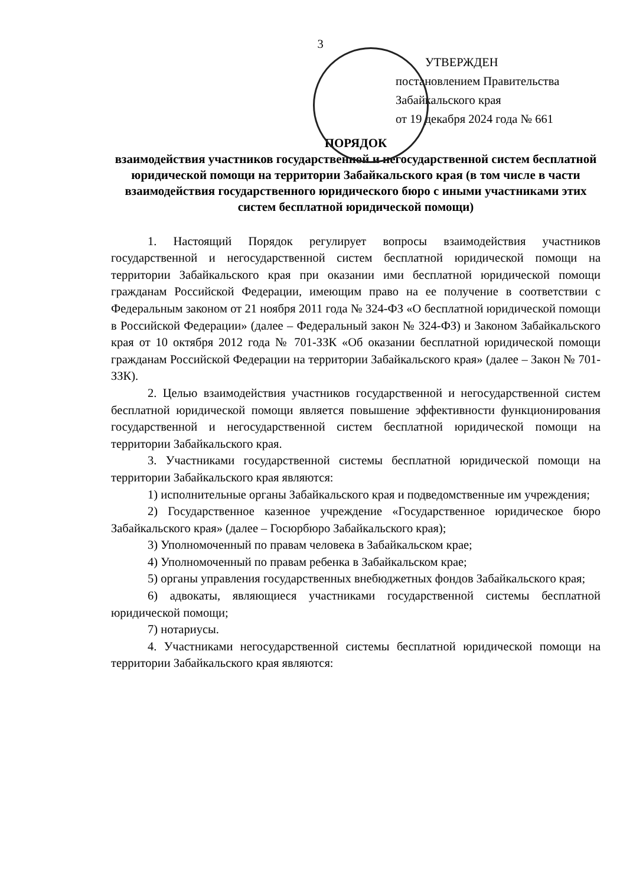3
УТВЕРЖДЕН
постановлением Правительства
Забайкальского края
от 19 декабря 2024 года № 661
ПОРЯДОК
взаимодействия участников государственной и негосударственной систем бесплатной юридической помощи на территории Забайкальского края (в том числе в части взаимодействия государственного юридического бюро с иными участниками этих систем бесплатной юридической помощи)
1. Настоящий Порядок регулирует вопросы взаимодействия участников государственной и негосударственной систем бесплатной юридической помощи на территории Забайкальского края при оказании ими бесплатной юридической помощи гражданам Российской Федерации, имеющим право на ее получение в соответствии с Федеральным законом от 21 ноября 2011 года № 324-ФЗ «О бесплатной юридической помощи в Российской Федерации» (далее – Федеральный закон № 324-ФЗ) и Законом Забайкальского края от 10 октября 2012 года № 701-ЗЗК «Об оказании бесплатной юридической помощи гражданам Российской Федерации на территории Забайкальского края» (далее – Закон № 701-ЗЗК).
2. Целью взаимодействия участников государственной и негосударственной систем бесплатной юридической помощи является повышение эффективности функционирования государственной и негосударственной систем бесплатной юридической помощи на территории Забайкальского края.
3. Участниками государственной системы бесплатной юридической помощи на территории Забайкальского края являются:
1) исполнительные органы Забайкальского края и подведомственные им учреждения;
2) Государственное казенное учреждение «Государственное юридическое бюро Забайкальского края» (далее – Госюрбюро Забайкальского края);
3) Уполномоченный по правам человека в Забайкальском крае;
4) Уполномоченный по правам ребенка в Забайкальском крае;
5) органы управления государственных внебюджетных фондов Забайкальского края;
6) адвокаты, являющиеся участниками государственной системы бесплатной юридической помощи;
7) нотариусы.
4. Участниками негосударственной системы бесплатной юридической помощи на территории Забайкальского края являются: